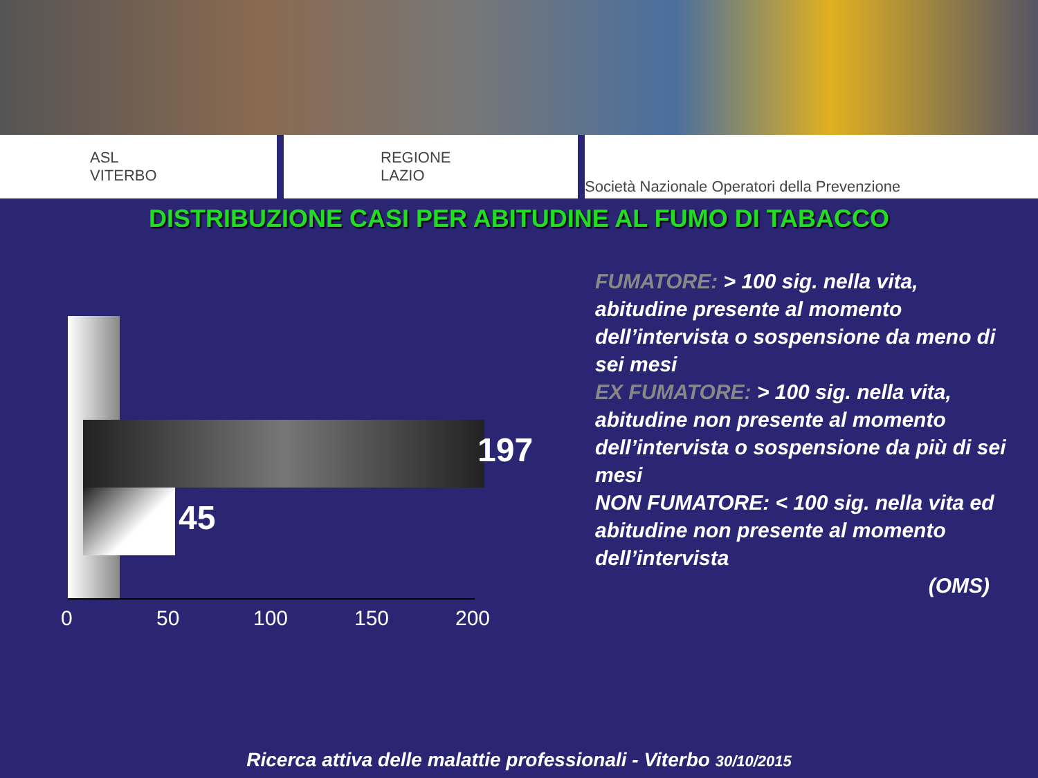ASL
VITERBO
REGIONE
LAZIO
Società Nazionale Operatori della Prevenzione
DISTRIBUZIONE CASI PER ABITUDINE AL FUMO DI TABACCO
197
45
0 50 100 150 200
FUMATORE: > 100 sig. nella vita, abitudine presente al momento dell’intervista o sospensione da meno di sei mesi
EX FUMATORE: > 100 sig. nella vita, abitudine non presente al momento dell’intervista o sospensione da più di sei mesi
NON FUMATORE: < 100 sig. nella vita ed abitudine non presente al momento dell’intervista
(OMS)
Ricerca attiva delle malattie professionali - Viterbo 30/10/2015